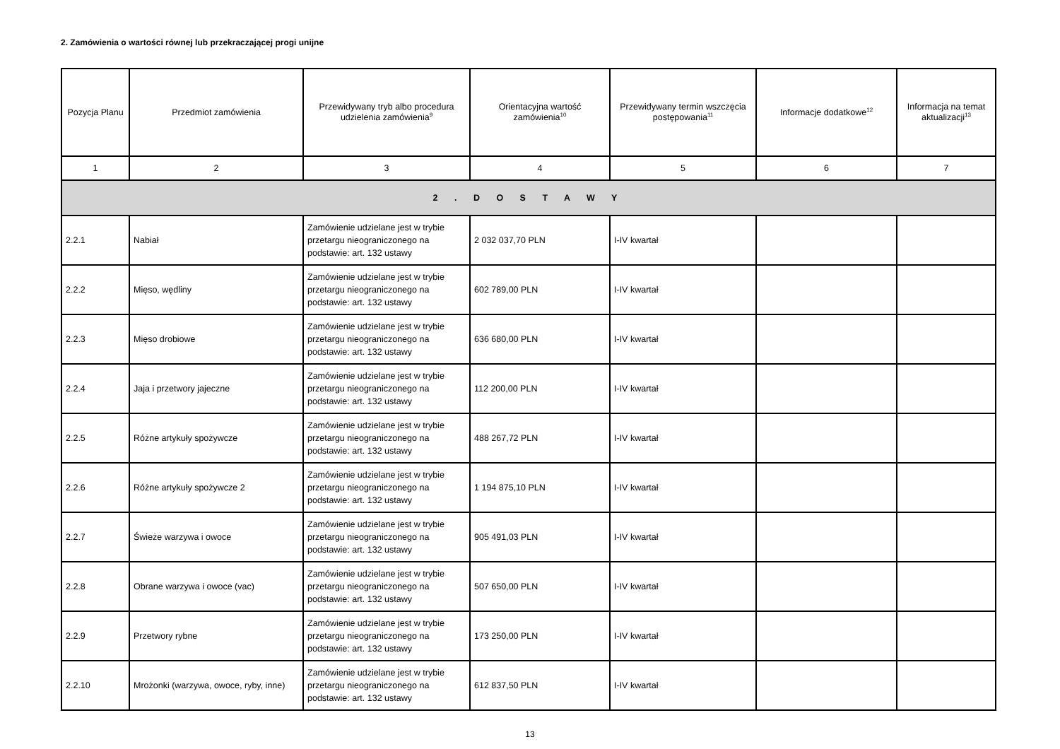2. Zamówienia o wartości równej lub przekraczającej progi unijne
| Pozycja Planu | Przedmiot zamówienia | Przewidywany tryb albo procedura udzielenia zamówienia<sup>9</sup> | Orientacyjna wartość zamówienia<sup>10</sup> | Przewidywany termin wszczęcia postępowania<sup>11</sup> | Informacje dodatkowe<sup>12</sup> | Informacja na temat aktualizacji<sup>13</sup> |
| --- | --- | --- | --- | --- | --- | --- |
| 1 | 2 | 3 | 4 | 5 | 6 | 7 |
| 2 . D O S T A W Y | | | | | | |
| 2.2.1 | Nabiał | Zamówienie udzielane jest w trybie przetargu nieograniczonego na podstawie: art. 132 ustawy | 2 032 037,70 PLN | I-IV kwartał | | |
| 2.2.2 | Mięso, wędliny | Zamówienie udzielane jest w trybie przetargu nieograniczonego na podstawie: art. 132 ustawy | 602 789,00 PLN | I-IV kwartał | | |
| 2.2.3 | Mięso drobiowe | Zamówienie udzielane jest w trybie przetargu nieograniczonego na podstawie: art. 132 ustawy | 636 680,00 PLN | I-IV kwartał | | |
| 2.2.4 | Jaja i przetwory jajeczne | Zamówienie udzielane jest w trybie przetargu nieograniczonego na podstawie: art. 132 ustawy | 112 200,00 PLN | I-IV kwartał | | |
| 2.2.5 | Różne artykuły spożywcze | Zamówienie udzielane jest w trybie przetargu nieograniczonego na podstawie: art. 132 ustawy | 488 267,72 PLN | I-IV kwartał | | |
| 2.2.6 | Różne artykuły spożywcze 2 | Zamówienie udzielane jest w trybie przetargu nieograniczonego na podstawie: art. 132 ustawy | 1 194 875,10 PLN | I-IV kwartał | | |
| 2.2.7 | Świeże warzywa i owoce | Zamówienie udzielane jest w trybie przetargu nieograniczonego na podstawie: art. 132 ustawy | 905 491,03 PLN | I-IV kwartał | | |
| 2.2.8 | Obrane warzywa i owoce (vac) | Zamówienie udzielane jest w trybie przetargu nieograniczonego na podstawie: art. 132 ustawy | 507 650,00 PLN | I-IV kwartał | | |
| 2.2.9 | Przetwory rybne | Zamówienie udzielane jest w trybie przetargu nieograniczonego na podstawie: art. 132 ustawy | 173 250,00 PLN | I-IV kwartał | | |
| 2.2.10 | Mrożonki (warzywa, owoce, ryby, inne) | Zamówienie udzielane jest w trybie przetargu nieograniczonego na podstawie: art. 132 ustawy | 612 837,50 PLN | I-IV kwartał | | |
13